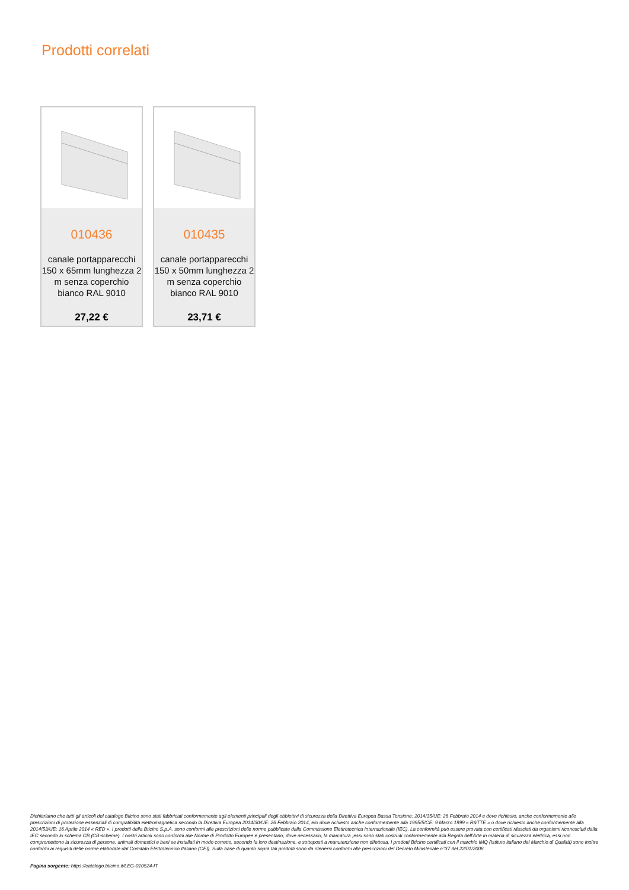Prodotti correlati
010436
canale portapparecchi 150 x 65mm lunghezza 2 m senza coperchio bianco RAL 9010
27,22 €
010435
canale portapparecchi 150 x 50mm lunghezza 2 m senza coperchio bianco RAL 9010
23,71 €
Dichiariamo che tutti gli articoli del catalogo Bticino sono stati fabbricati conformemente agli elementi principali degli obbiettivi di sicurezza della Direttiva Europea Bassa Tensione: 2014/35/UE: 26 Febbraio 2014 e dove richiesto, anche conformemente alle prescrizioni di protezione essenziali di compatibilità elettromagnetica secondo la Direttiva Europea 2014/30/UE: 26 Febbraio 2014, e/o dove richiesto anche conformemente alla 1995/5/CE: 9 Marzo 1999 « R&TTE » o dove richiesto anche conformemente alla 2014/53/UE: 16 Aprile 2014 « RED ». I prodotti della Bticino S.p.A. sono conformi alle prescrizioni delle norme pubblicate dalla Commissione Elettrotecnica Internazionale (IEC). La conformità può essere provata con certificati rilasciati da organismi riconosciuti dalla IEC secondo lo schema CB (CB-scheme). I nostri articoli sono conformi alle Norme di Prodotto Europee e presentano, dove necessario, la marcatura ,essi sono stati costruiti conformemente alla Regola dell'Arte in materia di sicurezza elettrica, essi non compromettono la sicurezza di persone, animali domestici e beni se installati in modo corretto, secondo la loro destinazione, e sottoposti a manutenzione non difettosa. I prodotti Bticino certificati con il marchio IMQ (Istituto italiano del Marchio di Qualità) sono inoltre conformi ai requisiti delle norme elaborate dal Comitato Elettrotecnico Italiano (CEI). Sulla base di quanto sopra tali prodotti sono da ritenersi conformi alle prescrizioni del Decreto Ministeriale n°37 del 22/01/2008.
Pagina sorgente: https://catalogo.bticino.it/LEG-010524-IT